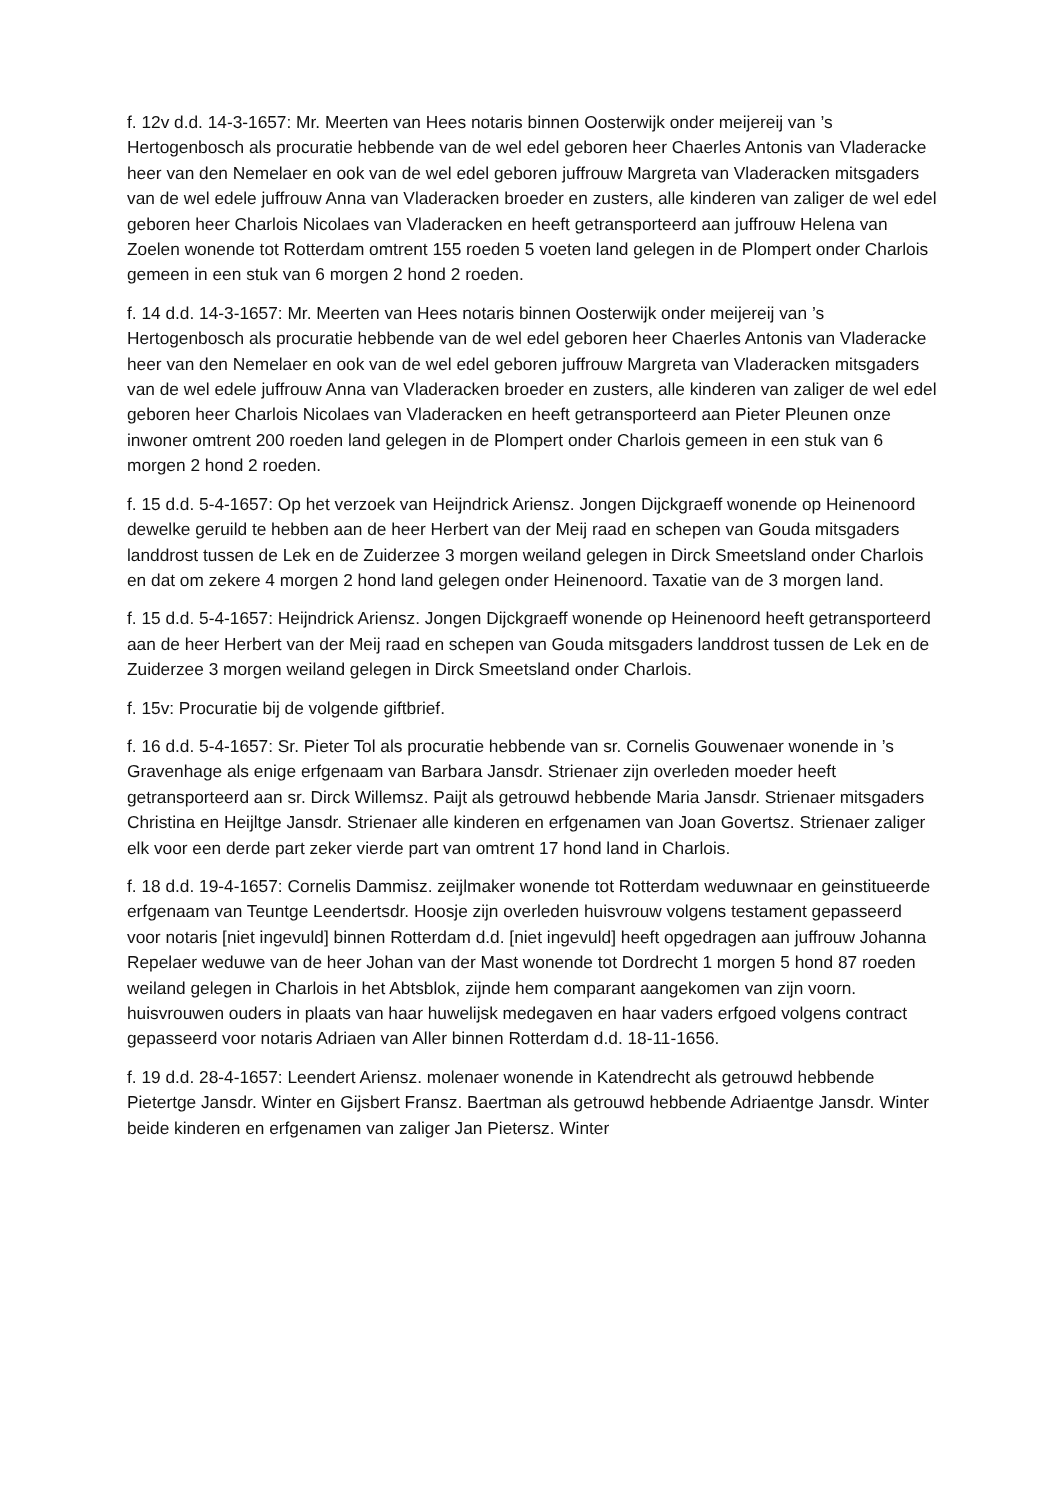f. 12v d.d. 14-3-1657: Mr. Meerten van Hees notaris binnen Oosterwijk onder meijereij van ’s Hertogenbosch als procuratie hebbende van de wel edel geboren heer Chaerles Antonis van Vladeracke heer van den Nemelaer en ook van de wel edel geboren juffrouw Margreta van Vladeracken mitsgaders van de wel edele juffrouw Anna van Vladeracken broeder en zusters, alle kinderen van zaliger de wel edel geboren heer Charlois Nicolaes van Vladeracken en heeft getransporteerd aan juffrouw Helena van Zoelen wonende tot Rotterdam omtrent 155 roeden 5 voeten land gelegen in de Plompert onder Charlois gemeen in een stuk van 6 morgen 2 hond 2 roeden.
f. 14 d.d. 14-3-1657: Mr. Meerten van Hees notaris binnen Oosterwijk onder meijereij van ’s Hertogenbosch als procuratie hebbende van de wel edel geboren heer Chaerles Antonis van Vladeracke heer van den Nemelaer en ook van de wel edel geboren juffrouw Margreta van Vladeracken mitsgaders van de wel edele juffrouw Anna van Vladeracken broeder en zusters, alle kinderen van zaliger de wel edel geboren heer Charlois Nicolaes van Vladeracken en heeft getransporteerd aan Pieter Pleunen onze inwoner omtrent 200 roeden land gelegen in de Plompert onder Charlois gemeen in een stuk van 6 morgen 2 hond 2 roeden.
f. 15 d.d. 5-4-1657: Op het verzoek van Heijndrick Ariensz. Jongen Dijckgraeff wonende op Heinenoord dewelke geruild te hebben aan de heer Herbert van der Meij raad en schepen van Gouda mitsgaders landdrost tussen de Lek en de Zuiderzee 3 morgen weiland gelegen in Dirck Smeetsland onder Charlois en dat om zekere 4 morgen 2 hond land gelegen onder Heinenoord. Taxatie van de 3 morgen land.
f. 15 d.d. 5-4-1657: Heijndrick Ariensz. Jongen Dijckgraeff wonende op Heinenoord heeft getransporteerd aan de heer Herbert van der Meij raad en schepen van Gouda mitsgaders landdrost tussen de Lek en de Zuiderzee 3 morgen weiland gelegen in Dirck Smeetsland onder Charlois.
f. 15v: Procuratie bij de volgende giftbrief.
f. 16 d.d. 5-4-1657: Sr. Pieter Tol als procuratie hebbende van sr. Cornelis Gouwenaer wonende in ’s Gravenhage als enige erfgenaam van Barbara Jansdr. Strienaer zijn overleden moeder heeft getransporteerd aan sr. Dirck Willemsz. Paijt als getrouwd hebbende Maria Jansdr. Strienaer mitsgaders Christina en Heijltge Jansdr. Strienaer alle kinderen en erfgenamen van Joan Govertsz. Strienaer zaliger elk voor een derde part zeker vierde part van omtrent 17 hond land in Charlois.
f. 18 d.d. 19-4-1657: Cornelis Dammisz. zeijlmaker wonende tot Rotterdam weduwnaar en geinstitueerde erfgenaam van Teuntge Leendertsdr. Hoosje zijn overleden huisvrouw volgens testament gepasseerd voor notaris [niet ingevuld] binnen Rotterdam d.d. [niet ingevuld] heeft opgedragen aan juffrouw Johanna Repelaer weduwe van de heer Johan van der Mast wonende tot Dordrecht 1 morgen 5 hond 87 roeden weiland gelegen in Charlois in het Abtsblok, zijnde hem comparant aangekomen van zijn voorn. huisvrouwen ouders in plaats van haar huwelijsk medegaven en haar vaders erfgoed volgens contract gepasseerd voor notaris Adriaen van Aller binnen Rotterdam d.d. 18-11-1656.
f. 19 d.d. 28-4-1657: Leendert Ariensz. molenaer wonende in Katendrecht als getrouwd hebbende Pietertge Jansdr. Winter en Gijsbert Fransz. Baertman als getrouwd hebbende Adriaentge Jansdr. Winter beide kinderen en erfgenamen van zaliger Jan Pietersz. Winter